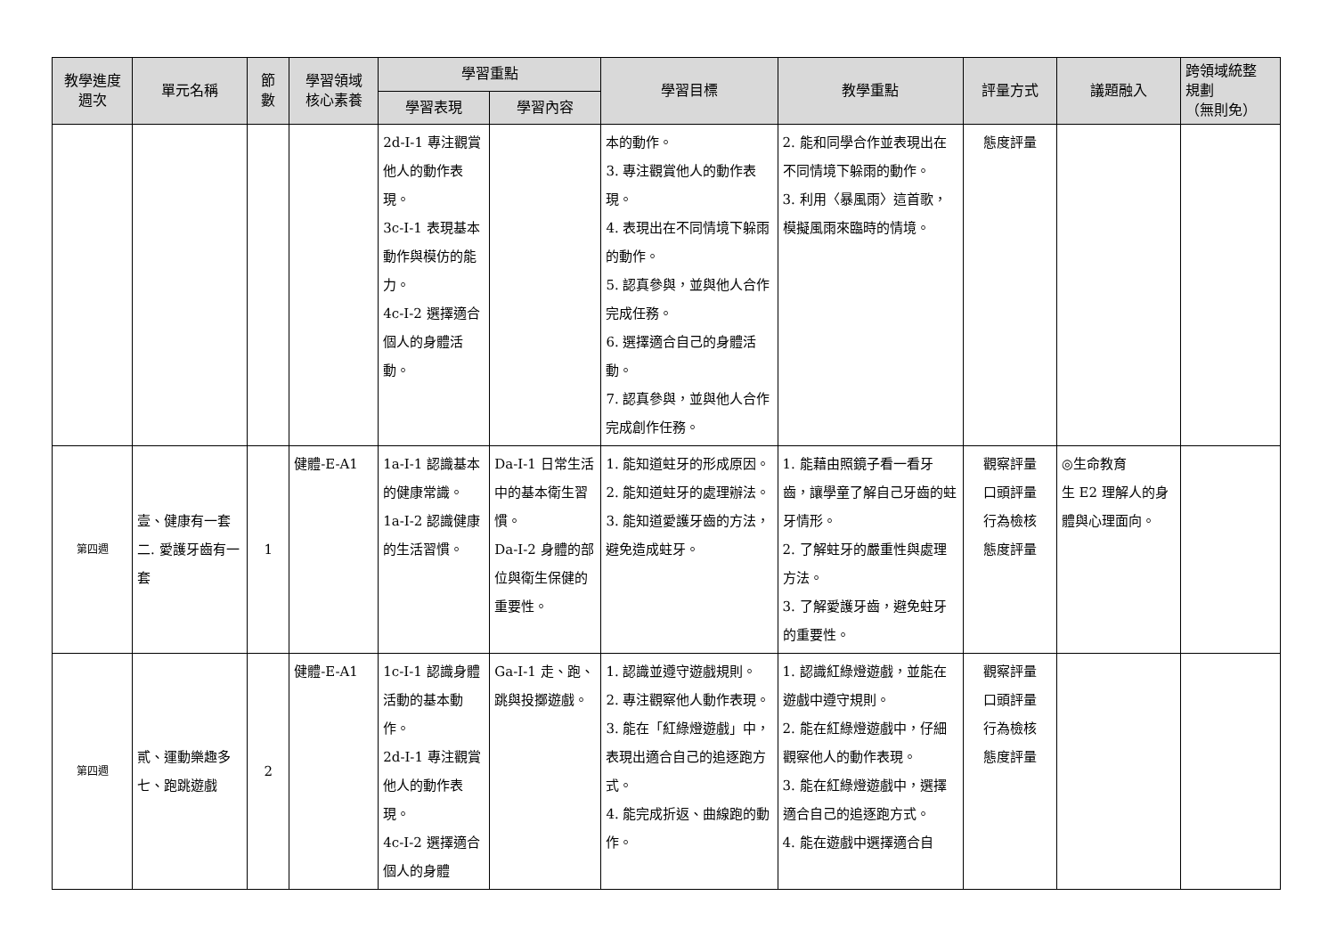| 教學進度 週次 | 單元名稱 | 節 數 | 學習領域 核心素養 | 學習重點 | | 學習目標 | 教學重點 | 評量方式 | 議題融入 | 跨領域統整 規劃 （無則免） |
| --- | --- | --- | --- | --- | --- | --- | --- | --- | --- | --- |
| | | | | 學習表現 | 學習內容 | | | | | |
| | | | | 2d-I-1 專注觀賞他人的動作表現。 3c-I-1 表現基本動作與模仿的能力。 4c-I-2 選擇適合個人的身體活動。 | | 本的動作。 3. 專注觀賞他人的動作表現。 4. 表現出在不同情境下躲雨的動作。 5. 認真參與，並與他人合作完成任務。 6. 選擇適合自己的身體活動。 7. 認真參與，並與他人合作完成創作任務。 | 2. 能和同學合作並表現出在不同情境下躲雨的動作。 3. 利用〈暴風雨〉這首歌，模擬風雨來臨時的情境。 | 態度評量 | | |
| 第四週 | 壹、健康有一套 二. 愛護牙齒有一套 | 1 | 健體-E-A1 | 1a-I-1 認識基本的健康常識。 1a-I-2 認識健康的生活習慣。 | Da-I-1 日常生活中的基本衛生習慣。 Da-I-2 身體的部位與衛生保健的重要性。 | 1. 能知道蛀牙的形成原因。 2. 能知道蛀牙的處理辦法。 3. 能知道愛護牙齒的方法，避免造成蛀牙。 | 1. 能藉由照鏡子看一看牙齒，讓學童了解自己牙齒的蛀牙情形。 2. 了解蛀牙的嚴重性與處理方法。 3. 了解愛護牙齒，避免蛀牙的重要性。 | 觀察評量 口頭評量 行為檢核 態度評量 | ◎生命教育 生 E2 理解人的身體與心理面向。 | |
| 第四週 | 貳、運動樂趣多 七、跑跳遊戲 | 2 | 健體-E-A1 | 1c-I-1 認識身體活動的基本動作。 2d-I-1 專注觀賞他人的動作表現。 4c-I-2 選擇適合個人的身體 | Ga-I-1 走、跑、跳與投擲遊戲。 | 1. 認識並遵守遊戲規則。 2. 專注觀察他人動作表現。 3. 能在「紅綠燈遊戲」中，表現出適合自己的追逐跑方式。 4. 能完成折返、曲線跑的動作。 | 1. 認識紅綠燈遊戲，並能在遊戲中遵守規則。 2. 能在紅綠燈遊戲中，仔細觀察他人的動作表現。 3. 能在紅綠燈遊戲中，選擇適合自己的追逐跑方式。 4. 能在遊戲中選擇適合自 | 觀察評量 口頭評量 行為檢核 態度評量 | | |